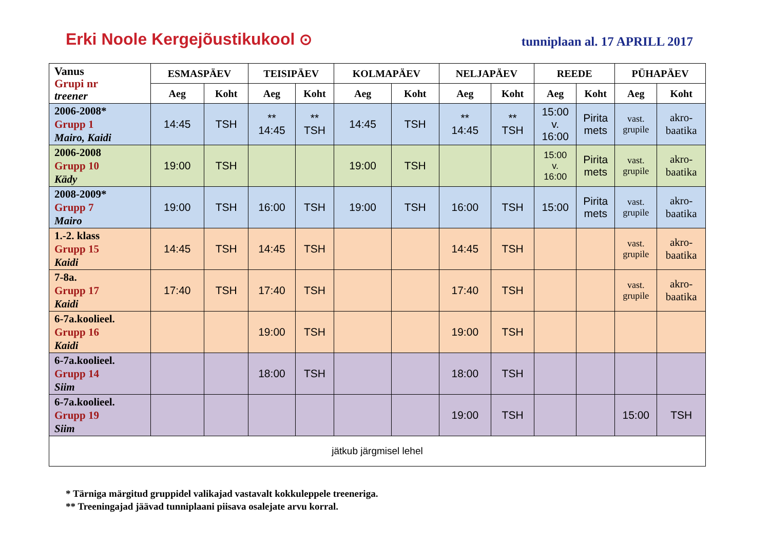Erki Noole Kergejõustikukool ⊙
tunniplaan al. 17 APRILL 2017
| Vanus Grupi nr treener | ESMASPÄEV | | TEISIPÄEV | | KOLMAPÄEV | | NELJAPÄEV | | REEDE | | PÜHAPÄEV | |
| --- | --- | --- | --- | --- | --- | --- | --- | --- | --- | --- | --- | --- |
| | Aeg | Koht | Aeg | Koht | Aeg | Koht | Aeg | Koht | Aeg | Koht | Aeg | Koht |
| 2006-2008* Grupp 1 Mairo, Kaidi | 14:45 | TSH | ** 14:45 | ** TSH | 14:45 | TSH | ** 14:45 | ** TSH | 15:00 v. 16:00 | Pirita mets | vast. grupile | akro- baatika |
| 2006-2008 Grupp 10 Kädy | 19:00 | TSH | | | 19:00 | TSH | | | 15:00 v. 16:00 | Pirita mets | vast. grupile | akro- baatika |
| 2008-2009* Grupp 7 Mairo | 19:00 | TSH | 16:00 | TSH | 19:00 | TSH | 16:00 | TSH | 15:00 | Pirita mets | vast. grupile | akro- baatika |
| 1.-2. klass Grupp 15 Kaidi | 14:45 | TSH | 14:45 | TSH | | | 14:45 | TSH | | | vast. grupile | akro- baatika |
| 7-8a. Grupp 17 Kaidi | 17:40 | TSH | 17:40 | TSH | | | 17:40 | TSH | | | vast. grupile | akro- baatika |
| 6-7a.koolieel. Grupp 16 Kaidi | | | 19:00 | TSH | | | 19:00 | TSH | | | | |
| 6-7a.koolieel. Grupp 14 Siim | | | 18:00 | TSH | | | 18:00 | TSH | | | | |
| 6-7a.koolieel. Grupp 19 Siim | | | | | | | 19:00 | TSH | | | 15:00 | TSH |
| jätkub järgmisel lehel | | | | | | | | | | | | |
* Tärniga märgitud gruppidel valikajad vastavalt kokkuleppele treeneriga.
** Treeningajad jäävad tunniplaani piisava osalejate arvu korral.